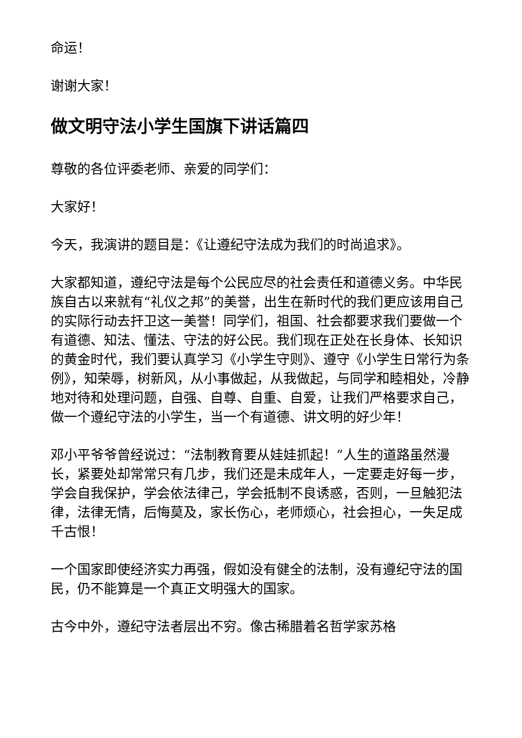命运！
谢谢大家！
做文明守法小学生国旗下讲话篇四
尊敬的各位评委老师、亲爱的同学们：
大家好！
今天，我演讲的题目是：《让遵纪守法成为我们的时尚追求》。
大家都知道，遵纪守法是每个公民应尽的社会责任和道德义务。中华民族自古以来就有“礼仪之邦”的美誉，出生在新时代的我们更应该用自己的实际行动去扞卫这一美誉！同学们，祖国、社会都要求我们要做一个有道德、知法、懂法、守法的好公民。我们现在正处在长身体、长知识的黄金时代，我们要认真学习《小学生守则》、遵守《小学生日常行为条例》，知荣辱，树新风，从小事做起，从我做起，与同学和睦相处，冷静地对待和处理问题，自强、自尊、自重、自爱，让我们严格要求自己，做一个遵纪守法的小学生，当一个有道德、讲文明的好少年！
邓小平爷爷曾经说过：“法制教育要从娃娃抓起！”人生的道路虽然漫长，紧要处却常常只有几步，我们还是未成年人，一定要走好每一步，学会自我保护，学会依法律己，学会抵制不良诱惑，否则，一旦触犯法律，法律无情，后悔莫及，家长伤心，老师烦心，社会担心，一失足成千古恨！
一个国家即使经济实力再强，假如没有健全的法制，没有遵纪守法的国民，仍不能算是一个真正文明强大的国家。
古今中外，遵纪守法者层出不穷。像古稀腊着名哲学家苏格